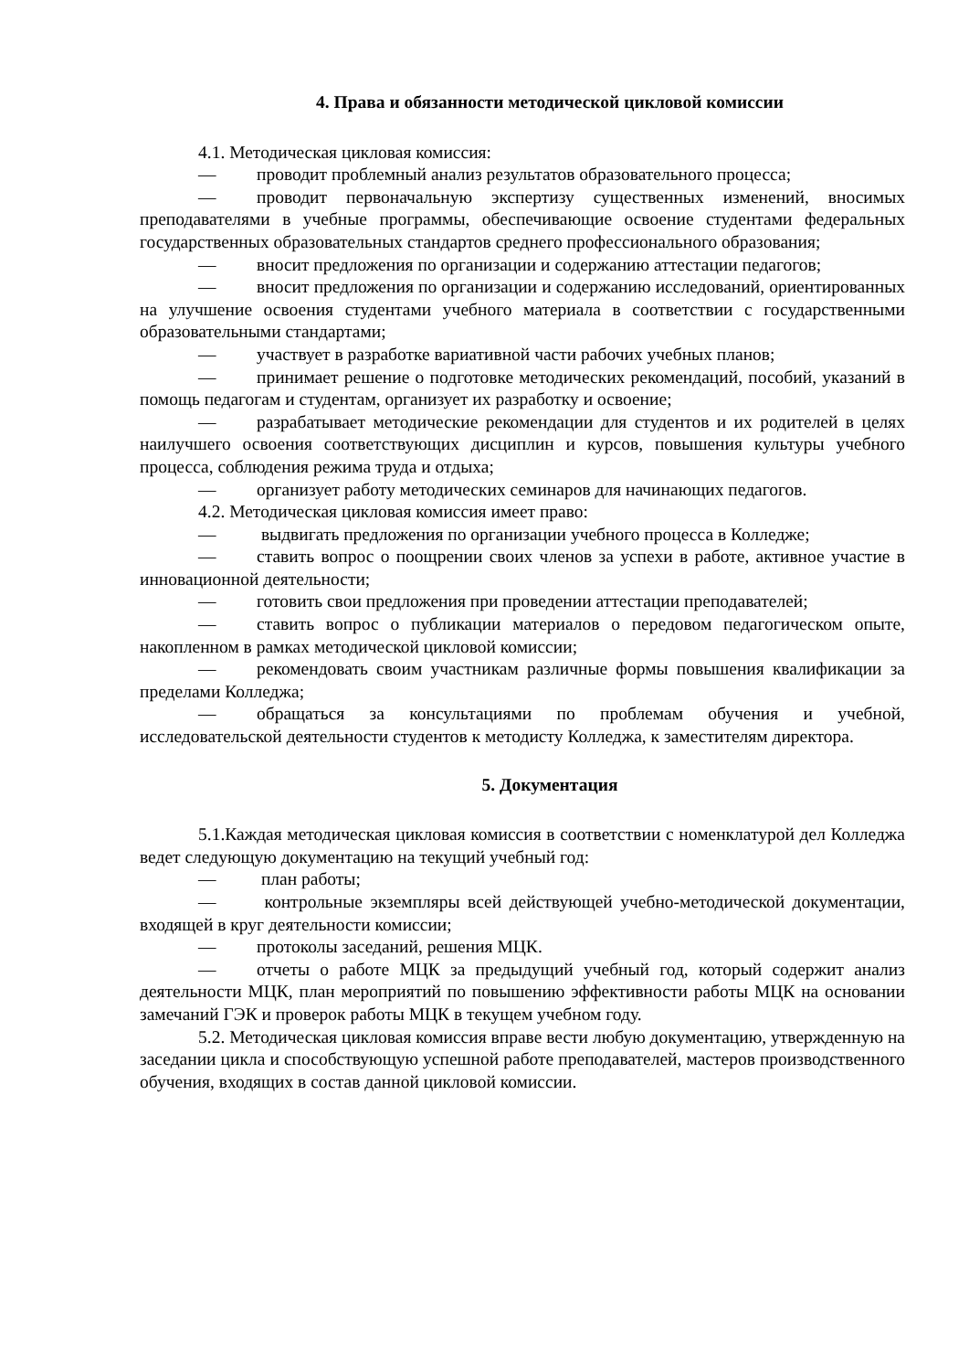4. Права и обязанности методической цикловой комиссии
4.1. Методическая цикловая комиссия:
— проводит проблемный анализ результатов образовательного процесса;
— проводит первоначальную экспертизу существенных изменений, вносимых преподавателями в учебные программы, обеспечивающие освоение студентами федеральных государственных образовательных стандартов среднего профессионального образования;
— вносит предложения по организации и содержанию аттестации педагогов;
— вносит предложения по организации и содержанию исследований, ориентированных на улучшение освоения студентами учебного материала в соответствии с государственными образовательными стандартами;
— участвует в разработке вариативной части рабочих учебных планов;
— принимает решение о подготовке методических рекомендаций, пособий, указаний в помощь педагогам и студентам, организует их разработку и освоение;
— разрабатывает методические рекомендации для студентов и их родителей в целях наилучшего освоения соответствующих дисциплин и курсов, повышения культуры учебного процесса, соблюдения режима труда и отдыха;
— организует работу методических семинаров для начинающих педагогов.
4.2. Методическая цикловая комиссия имеет право:
— выдвигать предложения по организации учебного процесса в Колледже;
— ставить вопрос о поощрении своих членов за успехи в работе, активное участие в инновационной деятельности;
— готовить свои предложения при проведении аттестации преподавателей;
— ставить вопрос о публикации материалов о передовом педагогическом опыте, накопленном в рамках методической цикловой комиссии;
— рекомендовать своим участникам различные формы повышения квалификации за пределами Колледжа;
— обращаться за консультациями по проблемам обучения и учебной, исследовательской деятельности студентов к методисту Колледжа, к заместителям директора.
5. Документация
5.1.Каждая методическая цикловая комиссия в соответствии с номенклатурой дел Колледжа ведет следующую документацию на текущий учебный год:
— план работы;
— контрольные экземпляры всей действующей учебно-методической документации, входящей в круг деятельности комиссии;
— протоколы заседаний, решения МЦК.
— отчеты о работе МЦК за предыдущий учебный год, который содержит анализ деятельности МЦК, план мероприятий по повышению эффективности работы МЦК на основании замечаний ГЭК и проверок работы МЦК в текущем учебном году.
5.2. Методическая цикловая комиссия вправе вести любую документацию, утвержденную на заседании цикла и способствующую успешной работе преподавателей, мастеров производственного обучения, входящих в состав данной цикловой комиссии.